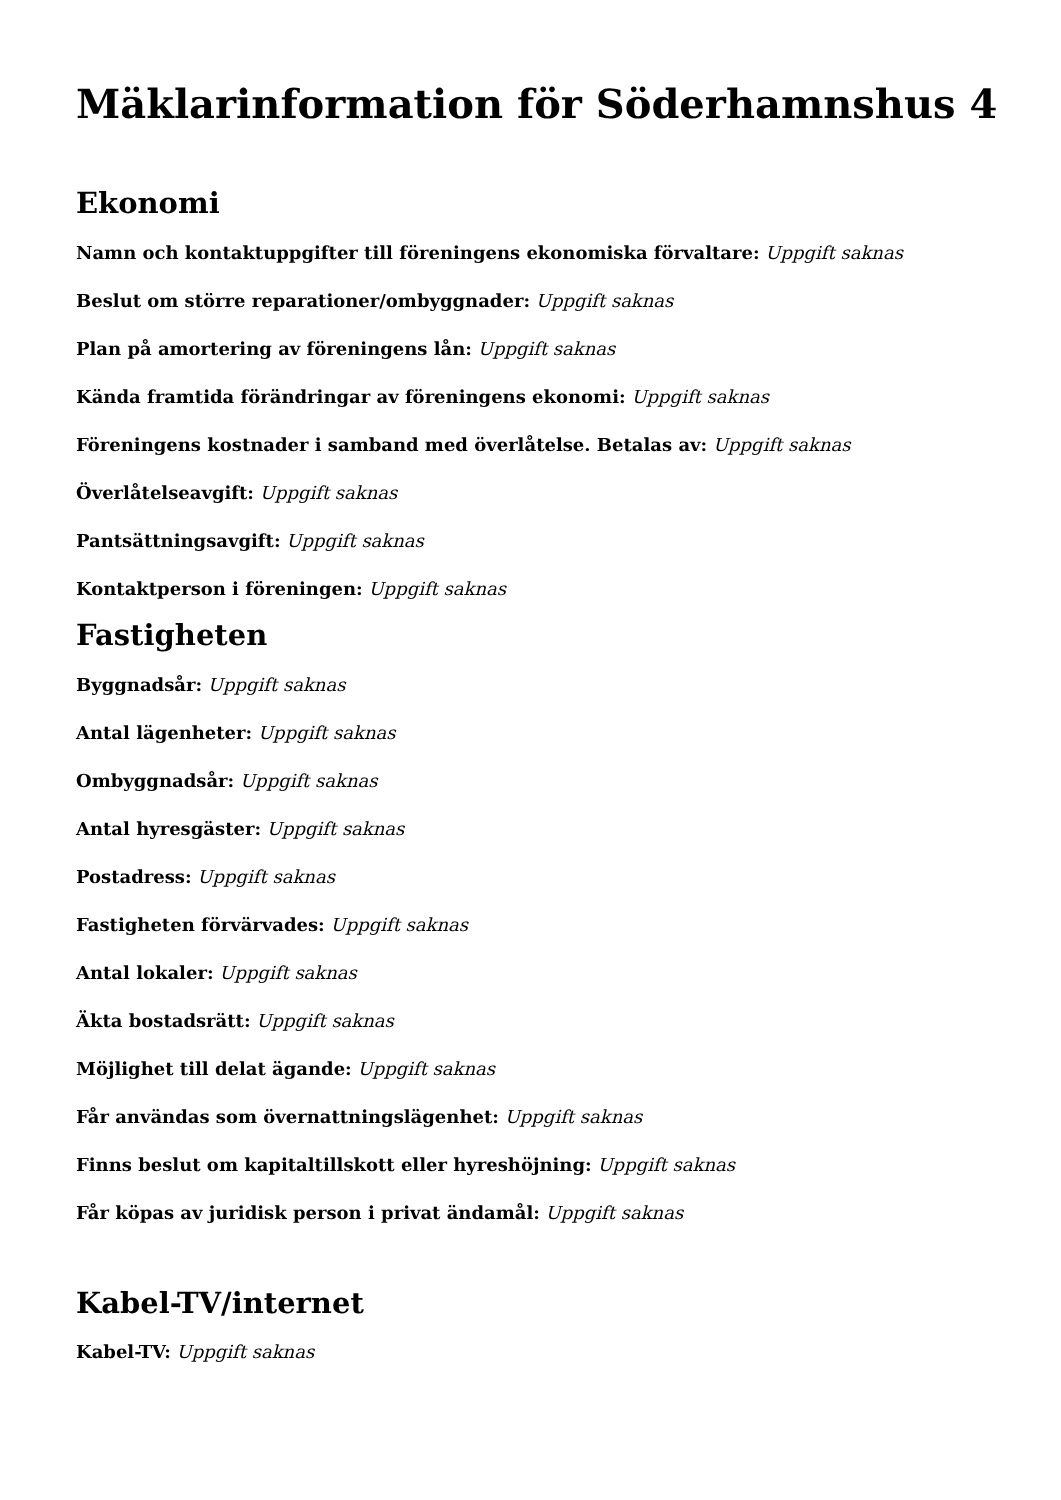Mäklarinformation för Söderhamnshus 4
Ekonomi
Namn och kontaktuppgifter till föreningens ekonomiska förvaltare: Uppgift saknas
Beslut om större reparationer/ombyggnader: Uppgift saknas
Plan på amortering av föreningens lån: Uppgift saknas
Kända framtida förändringar av föreningens ekonomi: Uppgift saknas
Föreningens kostnader i samband med överlåtelse. Betalas av: Uppgift saknas
Överlåtelseavgift: Uppgift saknas
Pantsättningsavgift: Uppgift saknas
Kontaktperson i föreningen: Uppgift saknas
Fastigheten
Byggnadsår: Uppgift saknas
Antal lägenheter: Uppgift saknas
Ombyggnadsår: Uppgift saknas
Antal hyresgäster: Uppgift saknas
Postadress: Uppgift saknas
Fastigheten förvärvades: Uppgift saknas
Antal lokaler: Uppgift saknas
Äkta bostadsrätt: Uppgift saknas
Möjlighet till delat ägande: Uppgift saknas
Får användas som övernattningslägenhet: Uppgift saknas
Finns beslut om kapitaltillskott eller hyreshöjning: Uppgift saknas
Får köpas av juridisk person i privat ändamål: Uppgift saknas
Kabel-TV/internet
Kabel-TV: Uppgift saknas